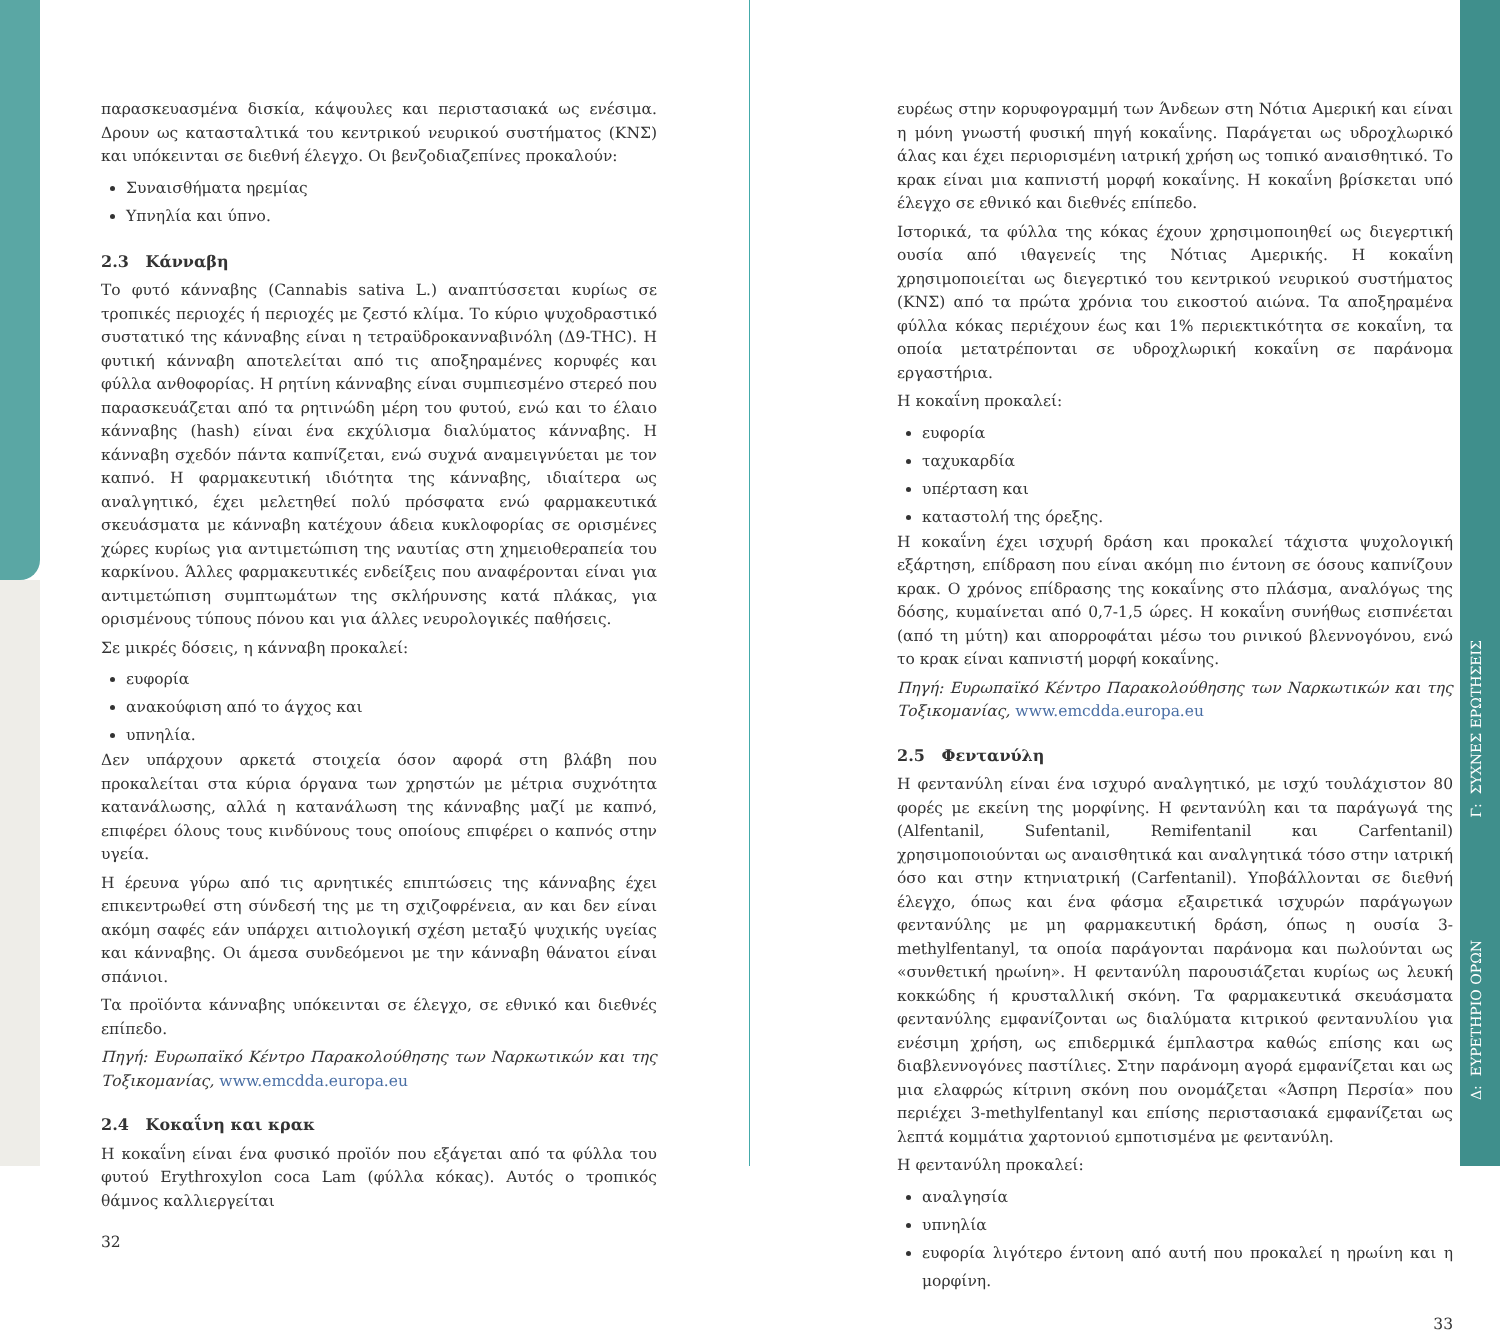παρασκευασμένα δισκία, κάψουλες και περιστασιακά ως ενέσιμα. Δρουν ως κατασταλτικά του κεντρικού νευρικού συστήματος (ΚΝΣ) και υπόκεινται σε διεθνή έλεγχο. Οι βενζοδιαζεπίνες προκαλούν:
Συναισθήματα ηρεμίας
Υπνηλία και ύπνο.
2.3 Κάνναβη
Το φυτό κάνναβης (Cannabis sativa L.) αναπτύσσεται κυρίως σε τροπικές περιοχές ή περιοχές με ζεστό κλίμα. Το κύριο ψυχοδραστικό συστατικό της κάνναβης είναι η τετραϋδροκανναβινόλη (Δ9-THC). Η φυτική κάνναβη αποτελείται από τις αποξηραμένες κορυφές και φύλλα ανθοφορίας. Η ρητίνη κάνναβης είναι συμπιεσμένο στερεό που παρασκευάζεται από τα ρητινώδη μέρη του φυτού, ενώ και το έλαιο κάνναβης (hash) είναι ένα εκχύλισμα διαλύματος κάνναβης. Η κάνναβη σχεδόν πάντα καπνίζεται, ενώ συχνά αναμειγνύεται με τον καπνό. Η φαρμακευτική ιδιότητα της κάνναβης, ιδιαίτερα ως αναλγητικό, έχει μελετηθεί πολύ πρόσφατα ενώ φαρμακευτικά σκευάσματα με κάνναβη κατέχουν άδεια κυκλοφορίας σε ορισμένες χώρες κυρίως για αντιμετώπιση της ναυτίας στη χημειοθεραπεία του καρκίνου. Άλλες φαρμακευτικές ενδείξεις που αναφέρονται είναι για αντιμετώπιση συμπτωμάτων της σκλήρυνσης κατά πλάκας, για ορισμένους τύπους πόνου και για άλλες νευρολογικές παθήσεις.
Σε μικρές δόσεις, η κάνναβη προκαλεί:
ευφορία
ανακούφιση από το άγχος και
υπνηλία.
Δεν υπάρχουν αρκετά στοιχεία όσον αφορά στη βλάβη που προκαλείται στα κύρια όργανα των χρηστών με μέτρια συχνότητα κατανάλωσης, αλλά η κατανάλωση της κάνναβης μαζί με καπνό, επιφέρει όλους τους κινδύνους τους οποίους επιφέρει ο καπνός στην υγεία.
Η έρευνα γύρω από τις αρνητικές επιπτώσεις της κάνναβης έχει επικεντρωθεί στη σύνδεσή της με τη σχιζοφρένεια, αν και δεν είναι ακόμη σαφές εάν υπάρχει αιτιολογική σχέση μεταξύ ψυχικής υγείας και κάνναβης. Οι άμεσα συνδεόμενοι με την κάνναβη θάνατοι είναι σπάνιοι.
Τα προϊόντα κάνναβης υπόκεινται σε έλεγχο, σε εθνικό και διεθνές επίπεδο.
Πηγή: Ευρωπαϊκό Κέντρο Παρακολούθησης των Ναρκωτικών και της Τοξικομανίας, www.emcdda.europa.eu
2.4 Κοκαΐνη και κρακ
Η κοκαΐνη είναι ένα φυσικό προϊόν που εξάγεται από τα φύλλα του φυτού Erythroxylon coca Lam (φύλλα κόκας). Αυτός ο τροπικός θάμνος καλλιεργείται
32
ευρέως στην κορυφογραμμή των Άνδεων στη Νότια Αμερική και είναι η μόνη γνωστή φυσική πηγή κοκαΐνης. Παράγεται ως υδροχλωρικό άλας και έχει περιορισμένη ιατρική χρήση ως τοπικό αναισθητικό. Το κρακ είναι μια καπνιστή μορφή κοκαΐνης. Η κοκαΐνη βρίσκεται υπό έλεγχο σε εθνικό και διεθνές επίπεδο.
Ιστορικά, τα φύλλα της κόκας έχουν χρησιμοποιηθεί ως διεγερτική ουσία από ιθαγενείς της Νότιας Αμερικής. Η κοκαΐνη χρησιμοποιείται ως διεγερτικό του κεντρικού νευρικού συστήματος (ΚΝΣ) από τα πρώτα χρόνια του εικοστού αιώνα. Τα αποξηραμένα φύλλα κόκας περιέχουν έως και 1% περιεκτικότητα σε κοκαΐνη, τα οποία μετατρέπονται σε υδροχλωρική κοκαΐνη σε παράνομα εργαστήρια.
Η κοκαΐνη προκαλεί:
ευφορία
ταχυκαρδία
υπέρταση και
καταστολή της όρεξης.
Η κοκαΐνη έχει ισχυρή δράση και προκαλεί τάχιστα ψυχολογική εξάρτηση, επίδραση που είναι ακόμη πιο έντονη σε όσους καπνίζουν κρακ. Ο χρόνος επίδρασης της κοκαΐνης στο πλάσμα, αναλόγως της δόσης, κυμαίνεται από 0,7-1,5 ώρες. Η κοκαΐνη συνήθως εισπνέεται (από τη μύτη) και απορροφάται μέσω του ρινικού βλεννογόνου, ενώ το κρακ είναι καπνιστή μορφή κοκαΐνης.
Πηγή: Ευρωπαϊκό Κέντρο Παρακολούθησης των Ναρκωτικών και της Τοξικομανίας, www.emcdda.europa.eu
2.5 Φεντανύλη
Η φεντανύλη είναι ένα ισχυρό αναλγητικό, με ισχύ τουλάχιστον 80 φορές με εκείνη της μορφίνης. Η φεντανύλη και τα παράγωγά της (Alfentanil, Sufentanil, Remifentanil και Carfentanil) χρησιμοποιούνται ως αναισθητικά και αναλγητικά τόσο στην ιατρική όσο και στην κτηνιατρική (Carfentanil). Υποβάλλονται σε διεθνή έλεγχο, όπως και ένα φάσμα εξαιρετικά ισχυρών παράγωγων φεντανύλης με μη φαρμακευτική δράση, όπως η ουσία 3-methylfentanyl, τα οποία παράγονται παράνομα και πωλούνται ως «συνθετική ηρωίνη». Η φεντανύλη παρουσιάζεται κυρίως ως λευκή κοκκώδης ή κρυσταλλική σκόνη. Τα φαρμακευτικά σκευάσματα φεντανύλης εμφανίζονται ως διαλύματα κιτρικού φεντανυλίου για ενέσιμη χρήση, ως επιδερμικά έμπλαστρα καθώς επίσης και ως διαβλεννογόνες παστίλιες. Στην παράνομη αγορά εμφανίζεται και ως μια ελαφρώς κίτρινη σκόνη που ονομάζεται «Άσπρη Περσία» που περιέχει 3-methylfentanyl και επίσης περιστασιακά εμφανίζεται ως λεπτά κομμάτια χαρτονιού εμποτισμένα με φεντανύλη.
Η φεντανύλη προκαλεί:
αναλγησία
υπνηλία
ευφορία λιγότερο έντονη από αυτή που προκαλεί η ηρωίνη και η μορφίνη.
33
Γ: ΣΥΧΝΕΣ ΕΡΩΤΗΣΕΙΣ
Δ: ΕΥΡΕΤΗΡΙΟ ΟΡΩΝ